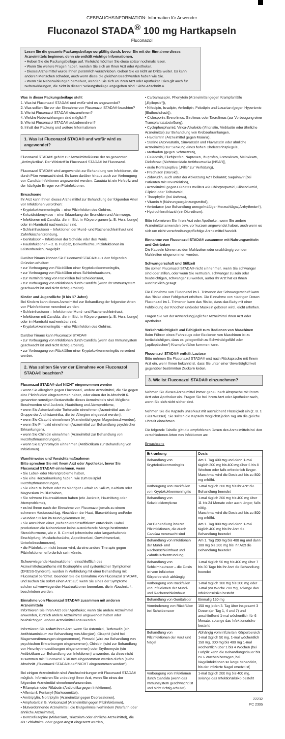GEBRAUCHSINFORMATION: Information für Anwender
Fluconazol STADA<sup>®</sup> 100 mg Hartkapseln
Fluconazol
Lesen Sie die gesamte Packungsbeilage sorgfältig durch, bevor Sie mit der Einnahme dieses Arzneimittels beginnen, denn sie enthält wichtige Informationen.
• Heben Sie die Packungsbeilage auf. Vielleicht möchten Sie diese später nochmals lesen.
• Wenn Sie weitere Fragen haben, wenden Sie sich an Ihren Arzt oder Apotheker.
• Dieses Arzneimittel wurde Ihnen persönlich verschrieben. Geben Sie es nicht an Dritte weiter. Es kann anderen Menschen schaden, auch wenn diese die gleichen Beschwerden haben wie Sie.
• Wenn Sie Nebenwirkungen bemerken, wenden Sie sich an Ihren Arzt oder Apotheker. Dies gilt auch für Nebenwirkungen, die nicht in dieser Packungsbeilage angegeben sind. Siehe Abschnitt 4.
Was in dieser Packungsbeilage steht
1. Was ist Fluconazol STADA® und wofür wird es angewendet?
2. Was sollten Sie vor der Einnahme von Fluconazol STADA® beachten?
3. Wie ist Fluconazol STADA® einzunehmen?
4. Welche Nebenwirkungen sind möglich?
5. Wie ist Fluconazol STADA® aufzubewahren?
6. Inhalt der Packung und weitere Informationen
1. Was ist Fluconazol STADA® und wofür wird es angewendet?
Fluconazol STADA® gehört zur Arzneimittelklasse der so genannten „Antimykotika“. Der Wirkstoff in Fluconazol STADA® ist Fluconazol.
Fluconazol STADA® wird angewendet zur Behandlung von Infektionen, die durch Pilze verursacht sind. Es kann darüber hinaus auch zur Vorbeugung von Candida-Infektionen angewendet werden. Candida ist ein Hefepilz und der häufigste Erreger von Pilzinfektionen.
Erwachsene
Ihr Arzt kann Ihnen dieses Arzneimittel zur Behandlung der folgenden Arten von Infektionen verordnen:
• Kryptokokkenmeningitis – eine Pilzinfektion des Gehirns,
• Kokzidioidomykose – eine Erkrankung der Bronchien und Atemwege,
• Infektionen mit Candida, die im Blut, in Körperorganen (z. B. Herz, Lunge) oder im Harntrakt nachweisbar sind,
• Schleimhautsoor – Infektionen der Mund- und Rachenschleimhaut und Zahnfleischentzündung,
• Genitalsoor – Infektionen der Scheide oder des Penis,
• Hautinfektionen – z. B. Fußpilz, Borkenflechte, Pilzinfektionen im Leistenbereich, Nagelpilz.
Darüber hinaus können Sie Fluconazol STADA® aus den folgenden Gründen erhalten:
• zur Vorbeugung von Rückfällen einer Kryptokokkenmeningitis,
• zur Vorbeugung von Rückfällen eines Schleimhautsoors,
• zur Verminderung von Rückfällen bei Scheidensoor,
• zur Vorbeugung von Infektionen durch Candida (wenn Ihr Immunsystem geschwächt ist und nicht richtig arbeitet).
Kinder und Jugendliche (0 bis 17 Jahre)
Bei Kindern kann dieses Arzneimittel zur Behandlung der folgenden Arten von Pilzinfektionen verordnet werden:
• Schleimhautsoor – Infektion der Mund- und Rachenschleimhaut,
• Infektionen mit Candida, die im Blut, in Körperorganen (z. B. Herz, Lunge) oder im Harntrakt nachweisbar sind,
• Kryptokokkenmeningitis – eine Pilzinfektion des Gehirns.
Darüber hinaus kann Fluconazol STADA®
• zur Vorbeugung von Infektionen durch Candida (wenn das Immunsystem geschwächt ist und nicht richtig arbeitet),
• zur Vorbeugung von Rückfällen einer Kryptokokkenmeningitis verordnet werden.
2. Was sollten Sie vor der Einnahme von Fluconazol STADA® beachten?
Fluconazol STADA® darf NICHT eingenommen werden
• wenn Sie allergisch gegen Fluconazol, andere Arzneimittel, die Sie gegen eine Pilzinfektion eingenommen haben, oder einen der in Abschnitt 6. genannten sonstigen Bestandteile dieses Arzneimittels sind. Mögliche Beschwerden sind Juckreiz, Hautrötung und Atemprobleme,
• wenn Sie Astemizol oder Terfenadin einnehmen (Arzneimittel aus der Gruppe der Antihistaminika, die bei Allergien eingesetzt werden),
• wenn Sie Cisaprid einnehmen (Arzneimittel gegen Magenbeschwerden),
• wenn Sie Pimozid einnehmen (Arzneimittel zur Behandlung psychischer Erkrankungen),
• wenn Sie Chinidin einnehmen (Arzneimittel zur Behandlung von Herzrhythmusstörungen),
• wenn Sie Erythromycin einnehmen (Antibiotikum zur Behandlung von Infektionen).
Warnhinweise und Vorsichtsmaßnahmen
Bitte sprechen Sie mit Ihrem Arzt oder Apotheker, bevor Sie Fluconazol STADA® einnehmen, wenn
• Sie Leber- oder Nierenprobleme haben,
• Sie eine Herzerkrankung haben, wie zum Beispiel Herzrhythmusstörungen,
• Sie einen zu hohen oder zu niedrigen Gehalt an Kalium, Kalzium oder Magnesium im Blut haben,
• Sie schwere Hautreaktionen haben (wie Juckreiz, Hautrötung oder Atemprobleme),
• es bei Ihnen nach der Einnahme von Fluconazol jemals zu einem schweren Hautausschlag, Abschälen der Haut, Blasenbildung und/oder
• wunden Stellen im Mund gekommen ist,
• Sie Anzeichen einer „Nebenniereninsuffizienz“ entwickeln. Dabei produzieren die Nebennieren keine ausreichende Menge bestimmter Steroidhormone, wie z. B. Cortisol (chronische oder langanhaltende Erschöpfung, Muskelschwäche, Appetitverlust, Gewichtsverlust, Unterleibsschmerzen),
• die Pilzinfektion nicht besser wird, da eine andere Therapie gegen Pilzinfektionen erforderlich sein könnte.
Schwerwiegende Hautreaktionen, einschließlich des Arzneimittelexanthems mit Eosinophilie und systemischen Symptomen (DRESS-Syndrom), wurden in Verbindung mit einer Behandlung mit Fluconazol berichtet. Beenden Sie die Einnahme von Fluconazol STADA®, und suchen Sie sofort einen Arzt auf, wenn Sie eines der Symptome solcher schwerwiegenden Hautreaktionen bemerken, die in Abschnitt 4. beschrieben werden.
Einnahme von Fluconazol STADA® zusammen mit anderen Arzneimitteln
Informieren Sie Ihren Arzt oder Apotheker, wenn Sie andere Arzneimittel anwenden, kürzlich andere Arzneimittel angewendet haben oder beabsichtigen, andere Arzneimittel anzuwenden.
Informieren Sie sofort Ihren Arzt, wenn Sie Astemizol, Terfenadin (ein Antihistaminikum zur Behandlung von Allergien), Cisaprid (wird bei Magenverstimmungen eingenommen), Pimozid (wird zur Behandlung von psychischen Erkrankungen eingenommen), Chinidin (wird zur Behandlung von Herzrhythmusstörungen eingenommen) oder Erythromycin (ein Antibiotikum zur Behandlung von Infektionen) anwenden, da diese nicht zusammen mit Fluconazol STADA® eingenommen werden dürfen (siehe Abschnitt „Fluconazol STADA® darf NICHT eingenommen werden“).
Bei einigen Arzneimitteln sind Wechselwirkungen mit Fluconazol STADA® möglich. Informieren Sie unbedingt Ihren Arzt, wenn Sie eines der folgenden Arzneimittel einnehmen/anwenden:
• Rifampicin oder Rifabutin (Antibiotika gegen Infektionen),
• Alfentanil, Fentanyl (Narkosemittel),
• Amitriptylin, Nortriptylin (Arzneimittel gegen Depressionen),
• Amphotericin B, Voriconazol (Arzneimittel gegen Pilzinfektionen),
• blutverdünnende Arzneimittel, die Blutgerinnsel verhindern (Warfarin oder ähnliche Arzneimittel),
• Benzodiazepine (Midazolam, Triazolam oder ähnliche Arzneimittel), die als Schlafmittel oder gegen Angst eingesetzt werden,
• Carbamazepin, Phenytoin (Arzneimittel gegen Krampfanfälle [„Epilepsie“]),
• Nifedipin, Isradipin, Amlodipin, Felodipin und Losartan (gegen Hypertonie [Bluthochdruck]),
• Ciclosporin, Everolimus, Sirolimus oder Tacrolimus (zur Vorbeugung einer Transplantatabstoßung),
• Cyclophosphamid, Vinca-Alkaloide (Vincristin, Vinblastin oder ähnliche Arzneimittel) zur Behandlung von Krebserkrankungen,
• Halofantrin (Arzneimittel gegen Malaria),
• Statine (Atorvastatin, Simvastatin und Fluvastatin oder ähnliche Arzneimittel) zur Senkung eines hohen Cholesterinspiegels,
• Methadon (gegen Schmerzen),
• Celecoxib, Flurbiprofen, Naproxen, Ibuprofen, Lornoxicam, Meloxicam, Diclofenac (Nichtsteroidale Antirheumatika [NSAR]),
• orale Kontrazeptiva („Pille“ zur Verhütung),
• Prednison (Steroid),
• Zidovudin, auch unter der Abkürzung AZT bekannt; Saquinavir (bei Patienten mit HIV-Infektion),
• Arzneimittel gegen Diabetes mellitus wie Chlorpropamid, Glibenclamid, Glipizid oder Tolbutamid,
• Theophyllin (bei Asthma),
• Vitamin A (Nahrungsergänzungsmittel),
• Amiodaron (zur Behandlung unregelmäßiger Herzschläge/„Arrhythmien“),
• Hydrochlorothiazid (ein Diuretikum).
Bitte informieren Sie Ihren Arzt oder Apotheker, wenn Sie andere Arzneimittel anwenden bzw. vor kurzem angewendet haben, auch wenn es sich um nicht verschreibungspflichtige Arzneimittel handelt.
Einnahme von Fluconazol STADA® zusammen mit Nahrungsmitteln und Getränken
Die Kapseln können zu den Mahlzeiten oder unabhängig von den Mahlzeiten eingenommen werden.
Schwangerschaft und Stillzeit
Sie sollten Fluconazol STADA® nicht einnehmen, wenn Sie schwanger sind oder stillen, oder wenn Sie vermuten, schwanger zu sein oder beabsichtigen, schwanger zu werden, außer Ihr Arzt hat es Ihnen ausdrücklich gesagt.
Die Einnahme von Fluconazol im 1. Trimenon der Schwangerschaft kann das Risiko einer Fehlgeburt erhöhen. Die Einnahme von niedrigen Dosen Fluconazol im 1. Trimenon kann das Risiko, dass das Baby mit einer Fehlbildung der Knochen und/oder Muskeln geboren wird, leicht erhöhen.
Fragen Sie vor der Anwendung jeglicher Arzneimittel Ihren Arzt oder Apotheker.
Verkehrstüchtigkeit und Fähigkeit zum Bedienen von Maschinen
Beim Führen eines Fahrzeugs oder Bedienen von Maschinen ist zu berücksichtigen, dass es gelegentlich zu Schwindelgefühl oder („epileptischen“) Krampfanfällen kommen kann.
Fluconazol STADA® enthält Lactose
Bitte nehmen Sie Fluconazol STADA® erst nach Rücksprache mit Ihrem Arzt ein, wenn Ihnen bekannt ist, dass Sie unter einer Unverträglichkeit gegenüber bestimmten Zuckern leiden.
3. Wie ist Fluconazol STADA® einzunehmen?
Nehmen Sie dieses Arzneimittel immer genau nach Absprache mit Ihrem Arzt oder Apotheker ein. Fragen Sie bei Ihrem Arzt oder Apotheker nach, wenn Sie sich nicht sicher sind.
Nehmen Sie die Kapseln unzerkaut mit ausreichend Flüssigkeit ein (z. B. 1 Glas Wasser). Sie sollten die Kapseln möglichst jeden Tag um die gleiche Uhrzeit einnehmen.
Die folgende Tabelle gibt die empfohlenen Dosen des Arzneimittels bei den verschiedenen Arten von Infektionen an:
Erwachsene
| Erkrankung | Dosis |
| --- | --- |
| Behandlung von Kryptokokkenmeningitis | Am 1. Tag 400 mg und dann 1-mal täglich 200 mg bis 400 mg über 6 bis 8 Wochen oder falls erforderlich länger. Manchmal wird die Dosis auf bis zu 800 mg erhöht. |
| Vorbeugung von Rückfällen von Kryptokokkenmeningitis | 1-mal täglich 200 mg bis Ihr Arzt die Behandlung beendet |
| Behandlung von Kokzidioidomykose | 1-mal täglich 200 mg bis 400 mg über 11 bis 24 Monate oder auch länger, falls nötig. Manchmal wird die Dosis auf bis zu 800 mg erhöht. |
| Zur Behandlung innerer Pilzinfektionen, die durch Candida verursacht sind | Am 1. Tag 800 mg und dann 1-mal täglich 400 mg bis Ihr Arzt die Behandlung beendet |
| Behandlung von Infektionen der Mund- und Rachenschleimhaut und Zahnfleischentzündung | Am 1. Tag 200 mg bis 400 mg und dann 100 mg bis 200 mg bis Ihr Arzt die Behandlung beendet |
| Behandlung von Schleimhautsoor – die Dosis ist vom infizierten Körperbereich abhängig | 1-mal täglich 50 mg bis 400 mg über 7 bis 30 Tage bis Ihr Arzt die Behandlung beendet |
| Vorbeugung von Rückfällen von Infektionen der Mund- und Rachenschleimhaut | 1-mal täglich 100 mg bis 200 mg oder 3-mal pro Woche 200 mg, solange das Infektionsrisiko besteht |
| Behandlung von Genitalsoor | Einmalig 150 mg |
| Verminderung von Rückfällen bei Scheidensoor | 150 mg jeden 3. Tag über insgesamt 3 Dosen (an Tag 1, 4 und 7) und anschließend 1-mal wöchentlich für 6 Monate, solange das Infektionsrisiko besteht |
| Behandlung von Pilzinfektionen der Haut und Nägel | Abhängig vom infizierten Körperbereich 1-mal täglich 50 mg, 1-mal wöchentlich 150 mg, 300 mg bis 400 mg 1-mal wöchentlich über 1 bis 4 Wochen (bei Fußpilz kann die Behandlungsdauer bis zu 6 Wochen betragen, bei Nagelinfektionen so lange behandeln, bis der infizierte Nagel ersetzt ist) |
| Vorbeugung von Infektionen durch Candida (wenn das Immunsystem geschwächt ist und nicht richtig arbeitet) | 1-mal täglich 200 mg bis 400 mg, solange das Infektionsrisiko besteht |
22232
PC 2305